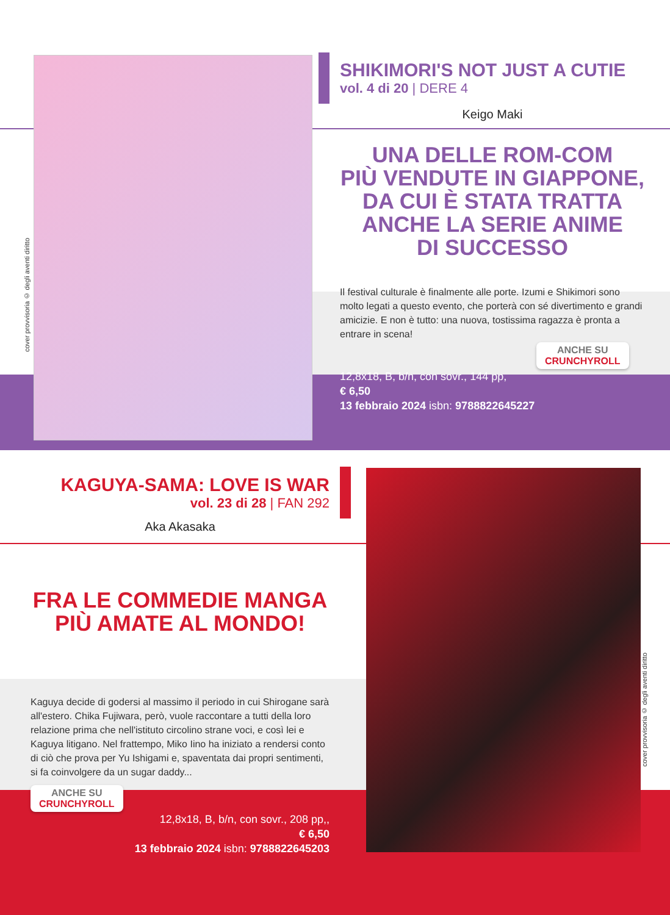cover provvisoria © degli aventi diritto
SHIKIMORI'S NOT JUST A CUTIE
vol. 4 di 20 | DERE 4
Keigo Maki
UNA DELLE ROM-COM
PIÙ VENDUTE IN GIAPPONE,
DA CUI È STATA TRATTA
ANCHE LA SERIE ANIME
DI SUCCESSO
Il festival culturale è finalmente alle porte. Izumi e Shikimori sono molto legati a questo evento, che porterà con sé divertimento e grandi amicizie. E non è tutto: una nuova, tostissima ragazza è pronta a entrare in scena!
ANCHE SU
CRUNCHYROLL
12,8x18, B, b/n, con sovr., 144 pp,
€ 6,50
13 febbraio 2024 isbn: 9788822645227
cover provvisoria © degli aventi diritto
KAGUYA-SAMA: LOVE IS WAR
vol. 23 di 28 | FAN 292
Aka Akasaka
FRA LE COMMEDIE MANGA
PIÙ AMATE AL MONDO!
Kaguya decide di godersi al massimo il periodo in cui Shirogane sarà all'estero. Chika Fujiwara, però, vuole raccontare a tutti della loro relazione prima che nell'istituto circolino strane voci, e così lei e Kaguya litigano. Nel frattempo, Miko Iino ha iniziato a rendersi conto di ciò che prova per Yu Ishigami e, spaventata dai propri sentimenti, si fa coinvolgere da un sugar daddy...
ANCHE SU
CRUNCHYROLL
12,8x18, B, b/n, con sovr., 208 pp,,
€ 6,50
13 febbraio 2024 isbn: 9788822645203